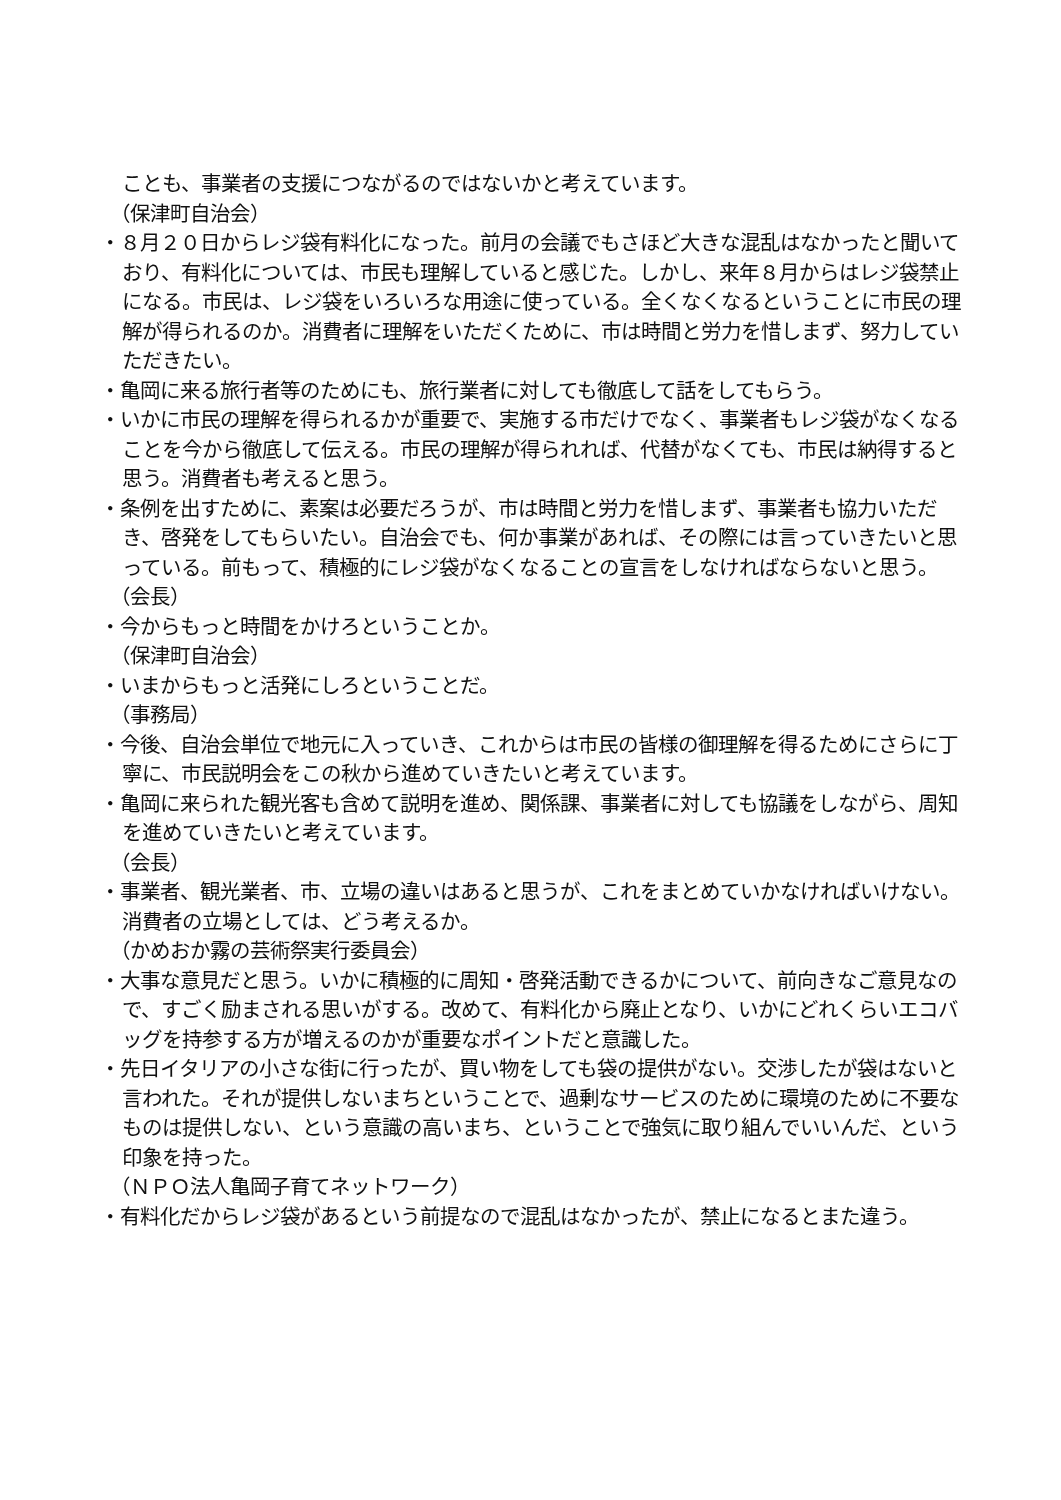ことも、事業者の支援につながるのではないかと考えています。
（保津町自治会）
・８月２０日からレジ袋有料化になった。前月の会議でもさほど大きな混乱はなかったと聞いており、有料化については、市民も理解していると感じた。しかし、来年８月からはレジ袋禁止になる。市民は、レジ袋をいろいろな用途に使っている。全くなくなるということに市民の理解が得られるのか。消費者に理解をいただくために、市は時間と労力を惜しまず、努力していただきたい。
・亀岡に来る旅行者等のためにも、旅行業者に対しても徹底して話をしてもらう。
・いかに市民の理解を得られるかが重要で、実施する市だけでなく、事業者もレジ袋がなくなることを今から徹底して伝える。市民の理解が得られれば、代替がなくても、市民は納得すると思う。消費者も考えると思う。
・条例を出すために、素案は必要だろうが、市は時間と労力を惜しまず、事業者も協力いただき、啓発をしてもらいたい。自治会でも、何か事業があれば、その際には言っていきたいと思っている。前もって、積極的にレジ袋がなくなることの宣言をしなければならないと思う。
（会長）
・今からもっと時間をかけろということか。
（保津町自治会）
・いまからもっと活発にしろということだ。
（事務局）
・今後、自治会単位で地元に入っていき、これからは市民の皆様の御理解を得るためにさらに丁寧に、市民説明会をこの秋から進めていきたいと考えています。
・亀岡に来られた観光客も含めて説明を進め、関係課、事業者に対しても協議をしながら、周知を進めていきたいと考えています。
（会長）
・事業者、観光業者、市、立場の違いはあると思うが、これをまとめていかなければいけない。消費者の立場としては、どう考えるか。
（かめおか霧の芸術祭実行委員会）
・大事な意見だと思う。いかに積極的に周知・啓発活動できるかについて、前向きなご意見なので、すごく励まされる思いがする。改めて、有料化から廃止となり、いかにどれくらいエコバッグを持参する方が増えるのかが重要なポイントだと意識した。
・先日イタリアの小さな街に行ったが、買い物をしても袋の提供がない。交渉したが袋はないと言われた。それが提供しないまちということで、過剰なサービスのために環境のために不要なものは提供しない、という意識の高いまち、ということで強気に取り組んでいいんだ、という印象を持った。
（ＮＰＯ法人亀岡子育てネットワーク）
・有料化だからレジ袋があるという前提なので混乱はなかったが、禁止になるとまた違う。